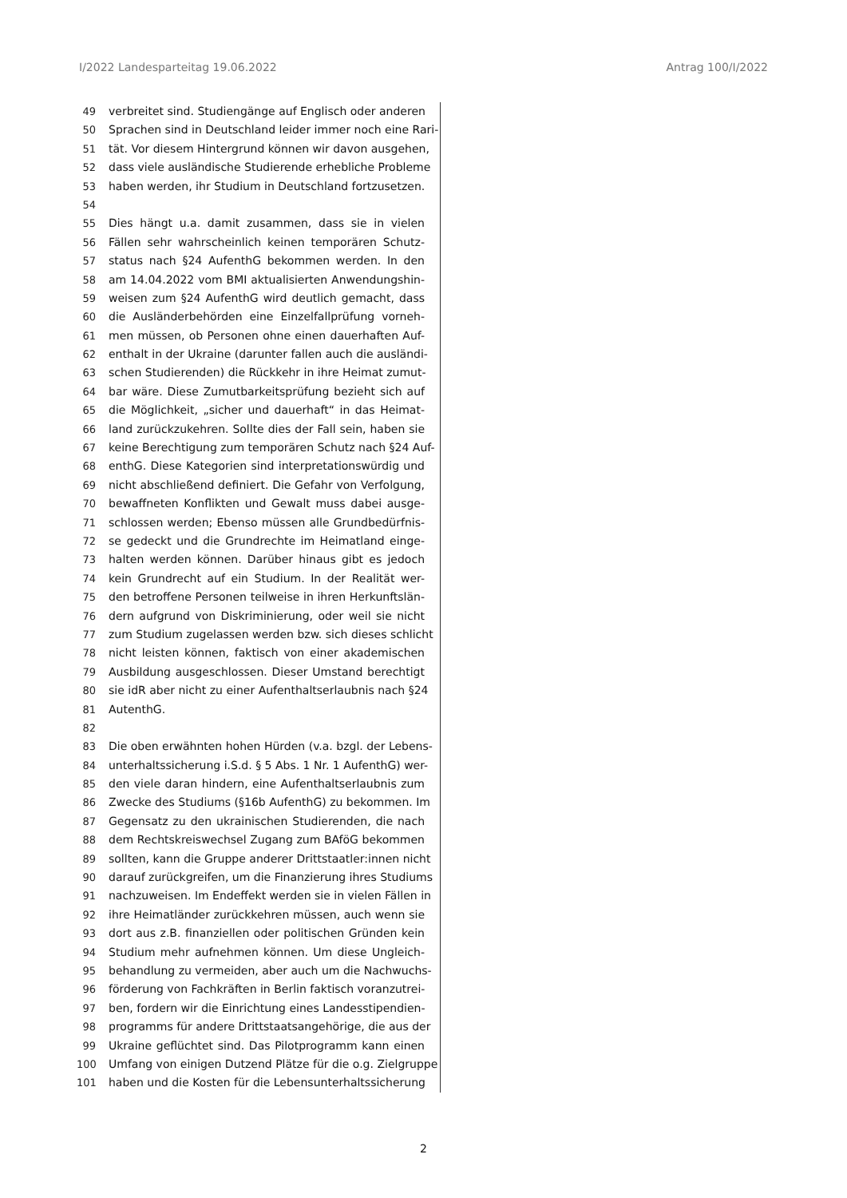I/2022 Landesparteitag 19.06.2022 Antrag 100/I/2022
49 verbreitet sind. Studiengänge auf Englisch oder anderen
50 Sprachen sind in Deutschland leider immer noch eine Rari-
51 tät. Vor diesem Hintergrund können wir davon ausgehen,
52 dass viele ausländische Studierende erhebliche Probleme
53 haben werden, ihr Studium in Deutschland fortzusetzen.
54
55 Dies hängt u.a. damit zusammen, dass sie in vielen
56 Fällen sehr wahrscheinlich keinen temporären Schutz-
57 status nach §24 AufenthG bekommen werden. In den
58 am 14.04.2022 vom BMI aktualisierten Anwendungshin-
59 weisen zum §24 AufenthG wird deutlich gemacht, dass
60 die Ausländerbehörden eine Einzelfallprüfung vorneh-
61 men müssen, ob Personen ohne einen dauerhaften Auf-
62 enthalt in der Ukraine (darunter fallen auch die ausländi-
63 schen Studierenden) die Rückkehr in ihre Heimat zumut-
64 bar wäre. Diese Zumutbarkeitsprüfung bezieht sich auf
65 die Möglichkeit, „sicher und dauerhaft“ in das Heimat-
66 land zurückzukehren. Sollte dies der Fall sein, haben sie
67 keine Berechtigung zum temporären Schutz nach §24 Auf-
68 enthG. Diese Kategorien sind interpretationswürdig und
69 nicht abschließend definiert. Die Gefahr von Verfolgung,
70 bewaffneten Konflikten und Gewalt muss dabei ausge-
71 schlossen werden; Ebenso müssen alle Grundbedürfnis-
72 se gedeckt und die Grundrechte im Heimatland einge-
73 halten werden können. Darüber hinaus gibt es jedoch
74 kein Grundrecht auf ein Studium. In der Realität wer-
75 den betroffene Personen teilweise in ihren Herkunftslän-
76 dern aufgrund von Diskriminierung, oder weil sie nicht
77 zum Studium zugelassen werden bzw. sich dieses schlicht
78 nicht leisten können, faktisch von einer akademischen
79 Ausbildung ausgeschlossen. Dieser Umstand berechtigt
80 sie idR aber nicht zu einer Aufenthaltserlaubnis nach §24
81 AutenthG.
82
83 Die oben erwähnten hohen Hürden (v.a. bzgl. der Lebens-
84 unterhaltssicherung i.S.d. § 5 Abs. 1 Nr. 1 AufenthG) wer-
85 den viele daran hindern, eine Aufenthaltserlaubnis zum
86 Zwecke des Studiums (§16b AufenthG) zu bekommen. Im
87 Gegensatz zu den ukrainischen Studierenden, die nach
88 dem Rechtskreiswechsel Zugang zum BAföG bekommen
89 sollten, kann die Gruppe anderer Drittstaatler:innen nicht
90 darauf zurückgreifen, um die Finanzierung ihres Studiums
91 nachzuweisen. Im Endeffekt werden sie in vielen Fällen in
92 ihre Heimatländer zurückkehren müssen, auch wenn sie
93 dort aus z.B. finanziellen oder politischen Gründen kein
94 Studium mehr aufnehmen können. Um diese Ungleich-
95 behandlung zu vermeiden, aber auch um die Nachwuchs-
96 förderung von Fachkräften in Berlin faktisch voranzutrei-
97 ben, fordern wir die Einrichtung eines Landesstipendien-
98 programms für andere Drittstaatsangehörige, die aus der
99 Ukraine geflüchtet sind. Das Pilotprogramm kann einen
100 Umfang von einigen Dutzend Plätze für die o.g. Zielgruppe
101 haben und die Kosten für die Lebensunterhaltssicherung
2